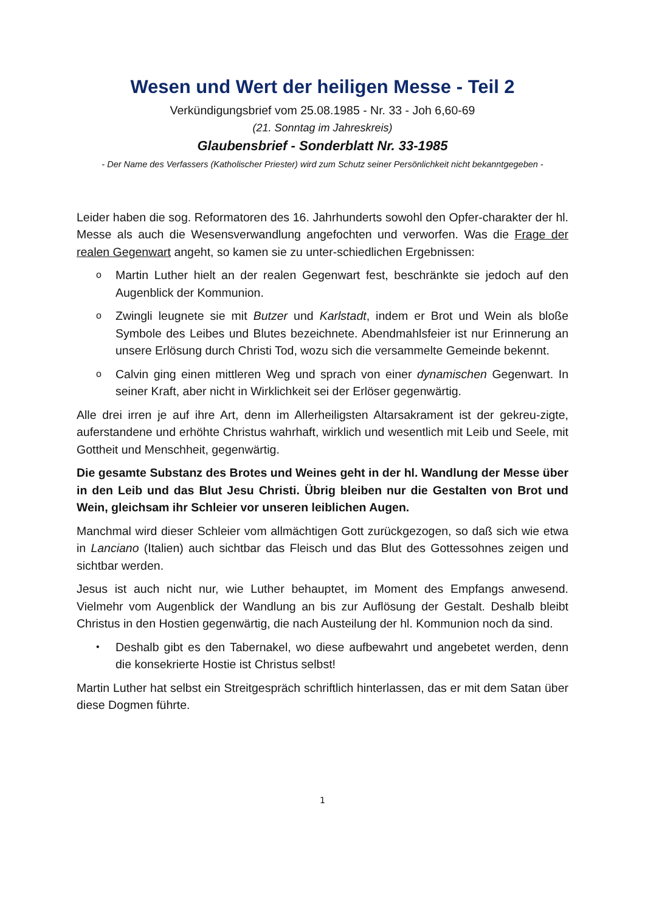Wesen und Wert der heiligen Messe - Teil 2
Verkündigungsbrief vom 25.08.1985 - Nr. 33 - Joh 6,60-69
(21. Sonntag im Jahreskreis)
Glaubensbrief - Sonderblatt Nr. 33-1985
- Der Name des Verfassers (Katholischer Priester) wird zum Schutz seiner Persönlichkeit nicht bekanntgegeben -
Leider haben die sog. Reformatoren des 16. Jahrhunderts sowohl den Opfer-charakter der hl. Messe als auch die Wesensverwandlung angefochten und verworfen. Was die Frage der realen Gegenwart angeht, so kamen sie zu unter-schiedlichen Ergebnissen:
o Martin Luther hielt an der realen Gegenwart fest, beschränkte sie jedoch auf den Augenblick der Kommunion.
o Zwingli leugnete sie mit Butzer und Karlstadt, indem er Brot und Wein als bloße Symbole des Leibes und Blutes bezeichnete. Abendmahlsfeier ist nur Erinnerung an unsere Erlösung durch Christi Tod, wozu sich die versammelte Gemeinde bekennt.
o Calvin ging einen mittleren Weg und sprach von einer dynamischen Gegenwart. In seiner Kraft, aber nicht in Wirklichkeit sei der Erlöser gegenwärtig.
Alle drei irren je auf ihre Art, denn im Allerheiligsten Altarsakrament ist der gekreu-zigte, auferstandene und erhöhte Christus wahrhaft, wirklich und wesentlich mit Leib und Seele, mit Gottheit und Menschheit, gegenwärtig.
Die gesamte Substanz des Brotes und Weines geht in der hl. Wandlung der Messe über in den Leib und das Blut Jesu Christi. Übrig bleiben nur die Gestalten von Brot und Wein, gleichsam ihr Schleier vor unseren leiblichen Augen.
Manchmal wird dieser Schleier vom allmächtigen Gott zurückgezogen, so daß sich wie etwa in Lanciano (Italien) auch sichtbar das Fleisch und das Blut des Gottessohnes zeigen und sichtbar werden.
Jesus ist auch nicht nur, wie Luther behauptet, im Moment des Empfangs anwesend. Vielmehr vom Augenblick der Wandlung an bis zur Auflösung der Gestalt. Deshalb bleibt Christus in den Hostien gegenwärtig, die nach Austeilung der hl. Kommunion noch da sind.
• Deshalb gibt es den Tabernakel, wo diese aufbewahrt und angebetet werden, denn die konsekrierte Hostie ist Christus selbst!
Martin Luther hat selbst ein Streitgespräch schriftlich hinterlassen, das er mit dem Satan über diese Dogmen führte.
1